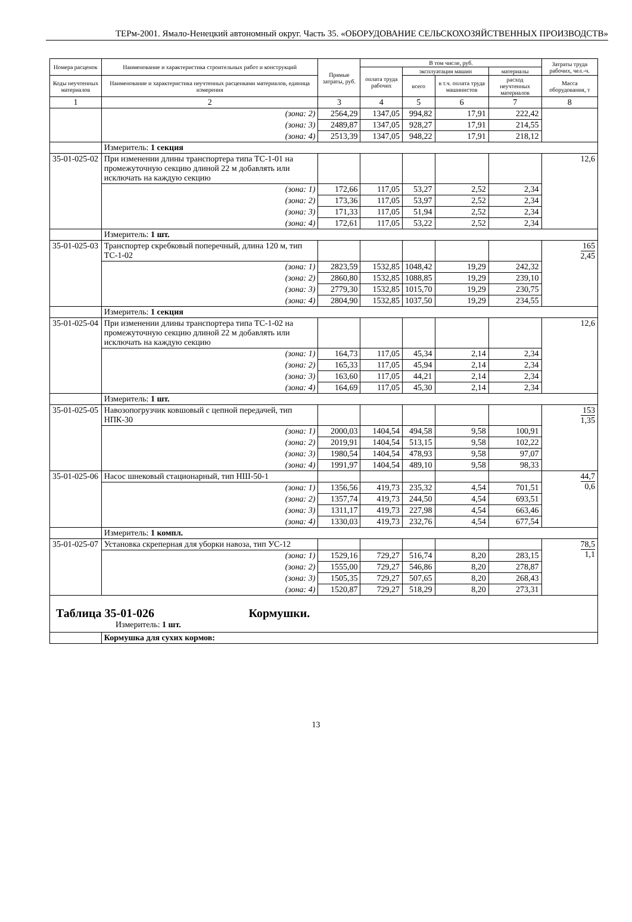ТЕРм-2001. Ямало-Ненецкий автономный округ. Часть 35. «ОБОРУДОВАНИЕ СЕЛЬСКОХОЗЯЙСТВЕННЫХ ПРОИЗВОДСТВ»
| Номера расценок | Наименование и характеристика строительных работ и конструкций | Прямые затраты, руб. | В том числе, руб. | | | | Затраты труда рабочих, чел.-ч. |
| --- | --- | --- | --- | --- | --- | --- | --- |
| | | | оплата труда рабочих | эксплуатация машин | | материалы | |
| | | | | всего | в т.ч. оплата труда машинистов | расход неучтенных материалов | |
| Коды неучтенных материалов | Наименование и характеристика неучтенных расценками материалов, единица измерения | | | | | | Масса оборудования, т |
| 1 | 2 | 3 | 4 | 5 | 6 | 7 | 8 |
| | (зона: 2) | 2564,29 | 1347,05 | 994,82 | 17,91 | 222,42 | |
| | (зона: 3) | 2489,87 | 1347,05 | 928,27 | 17,91 | 214,55 | |
| | (зона: 4) | 2513,39 | 1347,05 | 948,22 | 17,91 | 218,12 | |
| | Измеритель: 1 секция | | | | | | |
| 35-01-025-02 | При изменении длины транспортера типа ТС-1-01 на промежуточную секцию длиной 22 м добавлять или исключать на каждую секцию | | | | | | 12,6 |
| | (зона: 1) | 172,66 | 117,05 | 53,27 | 2,52 | 2,34 | |
| | (зона: 2) | 173,36 | 117,05 | 53,97 | 2,52 | 2,34 | |
| | (зона: 3) | 171,33 | 117,05 | 51,94 | 2,52 | 2,34 | |
| | (зона: 4) | 172,61 | 117,05 | 53,22 | 2,52 | 2,34 | |
| | Измеритель: 1 шт. | | | | | | |
| 35-01-025-03 | Транспортер скребковый поперечный, длина 120 м, тип ТС-1-02 | | | | | | 165 2,45 |
| | (зона: 1) | 2823,59 | 1532,85 | 1048,42 | 19,29 | 242,32 | |
| | (зона: 2) | 2860,80 | 1532,85 | 1088,85 | 19,29 | 239,10 | |
| | (зона: 3) | 2779,30 | 1532,85 | 1015,70 | 19,29 | 230,75 | |
| | (зона: 4) | 2804,90 | 1532,85 | 1037,50 | 19,29 | 234,55 | |
| | Измеритель: 1 секция | | | | | | |
| 35-01-025-04 | При изменении длины транспортера типа ТС-1-02 на промежуточную секцию длиной 22 м добавлять или исключать на каждую секцию | | | | | | 12,6 |
| | (зона: 1) | 164,73 | 117,05 | 45,34 | 2,14 | 2,34 | |
| | (зона: 2) | 165,33 | 117,05 | 45,94 | 2,14 | 2,34 | |
| | (зона: 3) | 163,60 | 117,05 | 44,21 | 2,14 | 2,34 | |
| | (зона: 4) | 164,69 | 117,05 | 45,30 | 2,14 | 2,34 | |
| | Измеритель: 1 шт. | | | | | | |
| 35-01-025-05 | Навозопогрузчик ковшовый с цепной передачей, тип НПК-30 | | | | | | 153 1,35 |
| | (зона: 1) | 2000,03 | 1404,54 | 494,58 | 9,58 | 100,91 | |
| | (зона: 2) | 2019,91 | 1404,54 | 513,15 | 9,58 | 102,22 | |
| | (зона: 3) | 1980,54 | 1404,54 | 478,93 | 9,58 | 97,07 | |
| | (зона: 4) | 1991,97 | 1404,54 | 489,10 | 9,58 | 98,33 | |
| 35-01-025-06 | Насос шнековый стационарный, тип НШ-50-1 | | | | | | 44,7 0,6 |
| | (зона: 1) | 1356,56 | 419,73 | 235,32 | 4,54 | 701,51 | |
| | (зона: 2) | 1357,74 | 419,73 | 244,50 | 4,54 | 693,51 | |
| | (зона: 3) | 1311,17 | 419,73 | 227,98 | 4,54 | 663,46 | |
| | (зона: 4) | 1330,03 | 419,73 | 232,76 | 4,54 | 677,54 | |
| | Измеритель: 1 компл. | | | | | | |
| 35-01-025-07 | Установка скреперная для уборки навоза, тип УС-12 | | | | | | 78,5 1,1 |
| | (зона: 1) | 1529,16 | 729,27 | 516,74 | 8,20 | 283,15 | |
| | (зона: 2) | 1555,00 | 729,27 | 546,86 | 8,20 | 278,87 | |
| | (зона: 3) | 1505,35 | 729,27 | 507,65 | 8,20 | 268,43 | |
| | (зона: 4) | 1520,87 | 729,27 | 518,29 | 8,20 | 273,31 | |
| Таблица 35-01-026 Кормушки. Измеритель: 1 шт. | | | | | | | |
| | Кормушка для сухих кормов: | | | | | | |
13